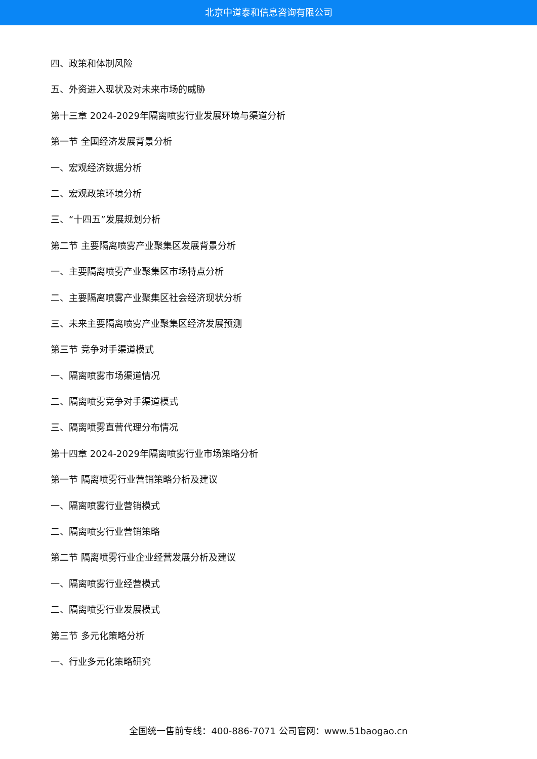北京中道泰和信息咨询有限公司
四、政策和体制风险
五、外资进入现状及对未来市场的威胁
第十三章 2024-2029年隔离喷雾行业发展环境与渠道分析
第一节 全国经济发展背景分析
一、宏观经济数据分析
二、宏观政策环境分析
三、“十四五”发展规划分析
第二节 主要隔离喷雾产业聚集区发展背景分析
一、主要隔离喷雾产业聚集区市场特点分析
二、主要隔离喷雾产业聚集区社会经济现状分析
三、未来主要隔离喷雾产业聚集区经济发展预测
第三节 竞争对手渠道模式
一、隔离喷雾市场渠道情况
二、隔离喷雾竞争对手渠道模式
三、隔离喷雾直营代理分布情况
第十四章 2024-2029年隔离喷雾行业市场策略分析
第一节 隔离喷雾行业营销策略分析及建议
一、隔离喷雾行业营销模式
二、隔离喷雾行业营销策略
第二节 隔离喷雾行业企业经营发展分析及建议
一、隔离喷雾行业经营模式
二、隔离喷雾行业发展模式
第三节 多元化策略分析
一、行业多元化策略研究
全国统一售前专线：400-886-7071 公司官网：www.51baogao.cn